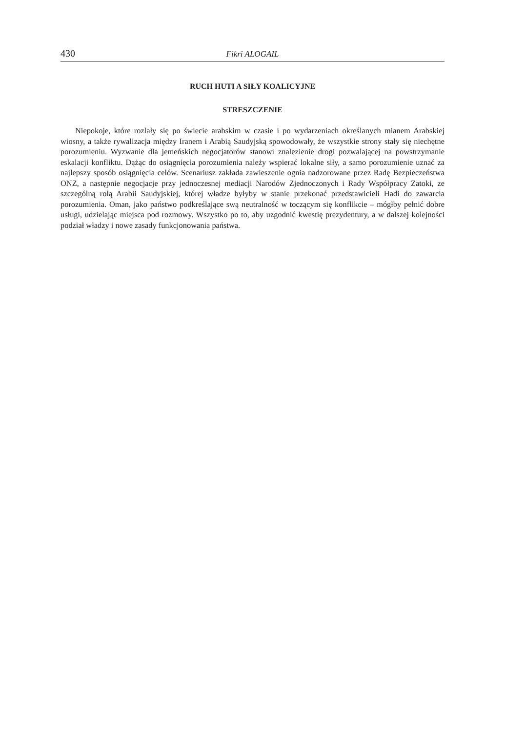430 Fikri ALOGAIL
RUCH HUTI A SIŁY KOALICYJNE
STRESZCZENIE
Niepokoje, które rozlały się po świecie arabskim w czasie i po wydarzeniach określanych mianem Arabskiej wiosny, a także rywalizacja między Iranem i Arabią Saudyjską spowodowały, że wszystkie strony stały się niechętne porozumieniu. Wyzwanie dla jemeńskich negocjatorów stanowi znalezienie drogi pozwalającej na powstrzymanie eskalacji konfliktu. Dążąc do osiągnięcia porozumienia należy wspierać lokalne siły, a samo porozumienie uznać za najlepszy sposób osiągnięcia celów. Scenariusz zakłada zawieszenie ognia nadzorowane przez Radę Bezpieczeństwa ONZ, a następnie negocjacje przy jednoczesnej mediacji Narodów Zjednoczonych i Rady Współpracy Zatoki, ze szczególną rolą Arabii Saudyjskiej, której władze byłyby w stanie przekonać przedstawicieli Hadi do zawarcia porozumienia. Oman, jako państwo podkreślające swą neutralność w toczącym się konflikcie – mógłby pełnić dobre usługi, udzielając miejsca pod rozmowy. Wszystko po to, aby uzgodnić kwestię prezydentury, a w dalszej kolejności podział władzy i nowe zasady funkcjonowania państwa.